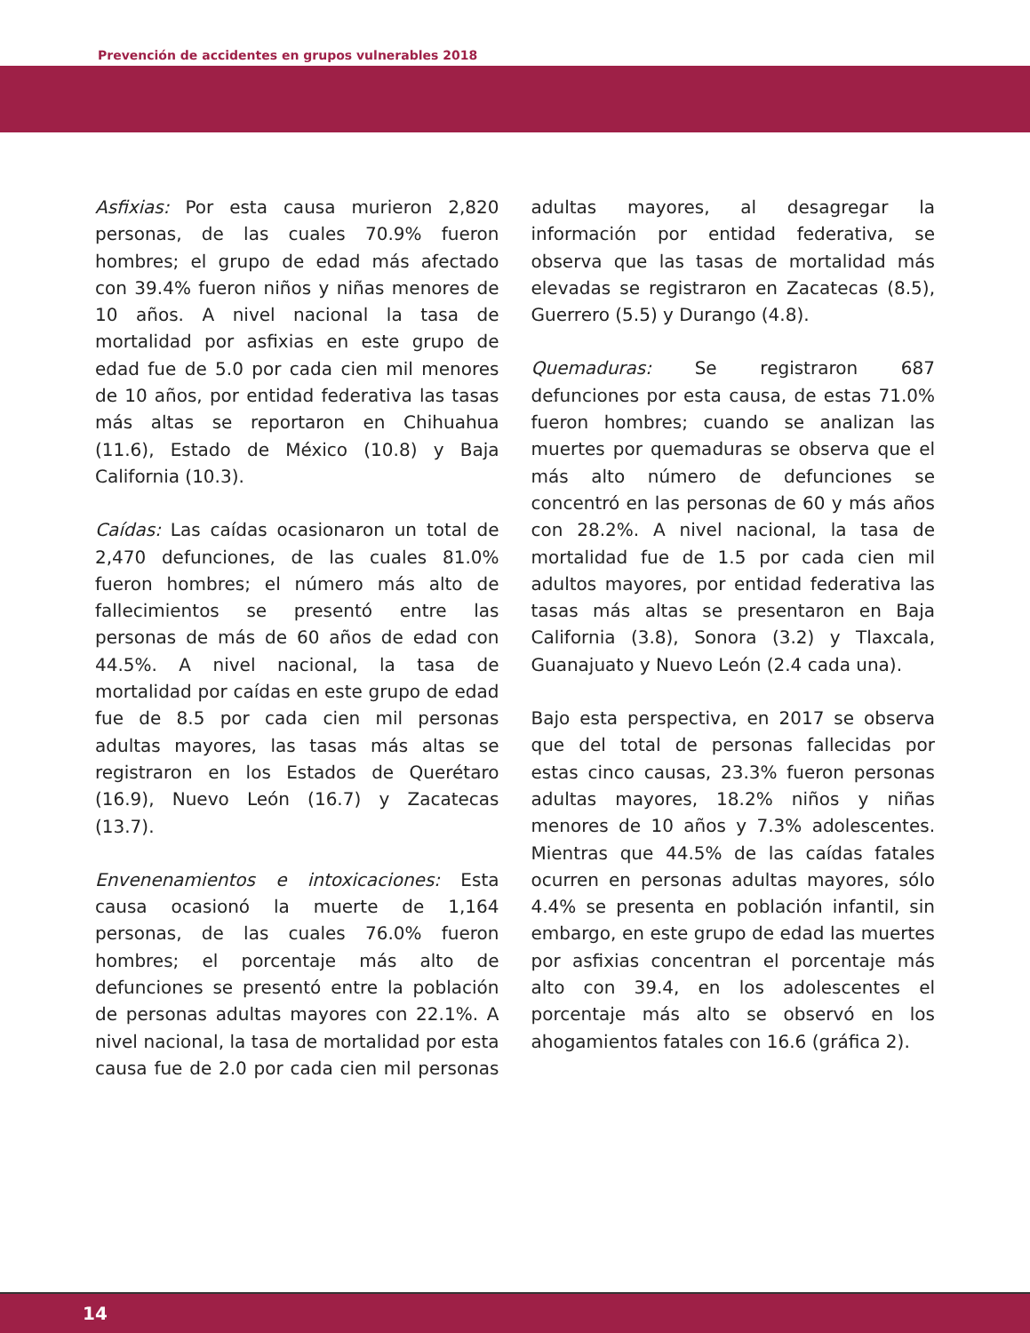Prevención de accidentes en grupos vulnerables 2018
Asfixias: Por esta causa murieron 2,820 personas, de las cuales 70.9% fueron hombres; el grupo de edad más afectado con 39.4% fueron niños y niñas menores de 10 años. A nivel nacional la tasa de mortalidad por asfixias en este grupo de edad fue de 5.0 por cada cien mil menores de 10 años, por entidad federativa las tasas más altas se reportaron en Chihuahua (11.6), Estado de México (10.8) y Baja California (10.3).
Caídas: Las caídas ocasionaron un total de 2,470 defunciones, de las cuales 81.0% fueron hombres; el número más alto de fallecimientos se presentó entre las personas de más de 60 años de edad con 44.5%. A nivel nacional, la tasa de mortalidad por caídas en este grupo de edad fue de 8.5 por cada cien mil personas adultas mayores, las tasas más altas se registraron en los Estados de Querétaro (16.9), Nuevo León (16.7) y Zacatecas (13.7).
Envenenamientos e intoxicaciones: Esta causa ocasionó la muerte de 1,164 personas, de las cuales 76.0% fueron hombres; el porcentaje más alto de defunciones se presentó entre la población de personas adultas mayores con 22.1%. A nivel nacional, la tasa de mortalidad por esta causa fue de 2.0 por cada cien mil personas adultas mayores, al desagregar la información por entidad federativa, se observa que las tasas de mortalidad más elevadas se registraron en Zacatecas (8.5), Guerrero (5.5) y Durango (4.8).
Quemaduras: Se registraron 687 defunciones por esta causa, de estas 71.0% fueron hombres; cuando se analizan las muertes por quemaduras se observa que el más alto número de defunciones se concentró en las personas de 60 y más años con 28.2%. A nivel nacional, la tasa de mortalidad fue de 1.5 por cada cien mil adultos mayores, por entidad federativa las tasas más altas se presentaron en Baja California (3.8), Sonora (3.2) y Tlaxcala, Guanajuato y Nuevo León (2.4 cada una).
Bajo esta perspectiva, en 2017 se observa que del total de personas fallecidas por estas cinco causas, 23.3% fueron personas adultas mayores, 18.2% niños y niñas menores de 10 años y 7.3% adolescentes. Mientras que 44.5% de las caídas fatales ocurren en personas adultas mayores, sólo 4.4% se presenta en población infantil, sin embargo, en este grupo de edad las muertes por asfixias concentran el porcentaje más alto con 39.4, en los adolescentes el porcentaje más alto se observó en los ahogamientos fatales con 16.6 (gráfica 2).
14